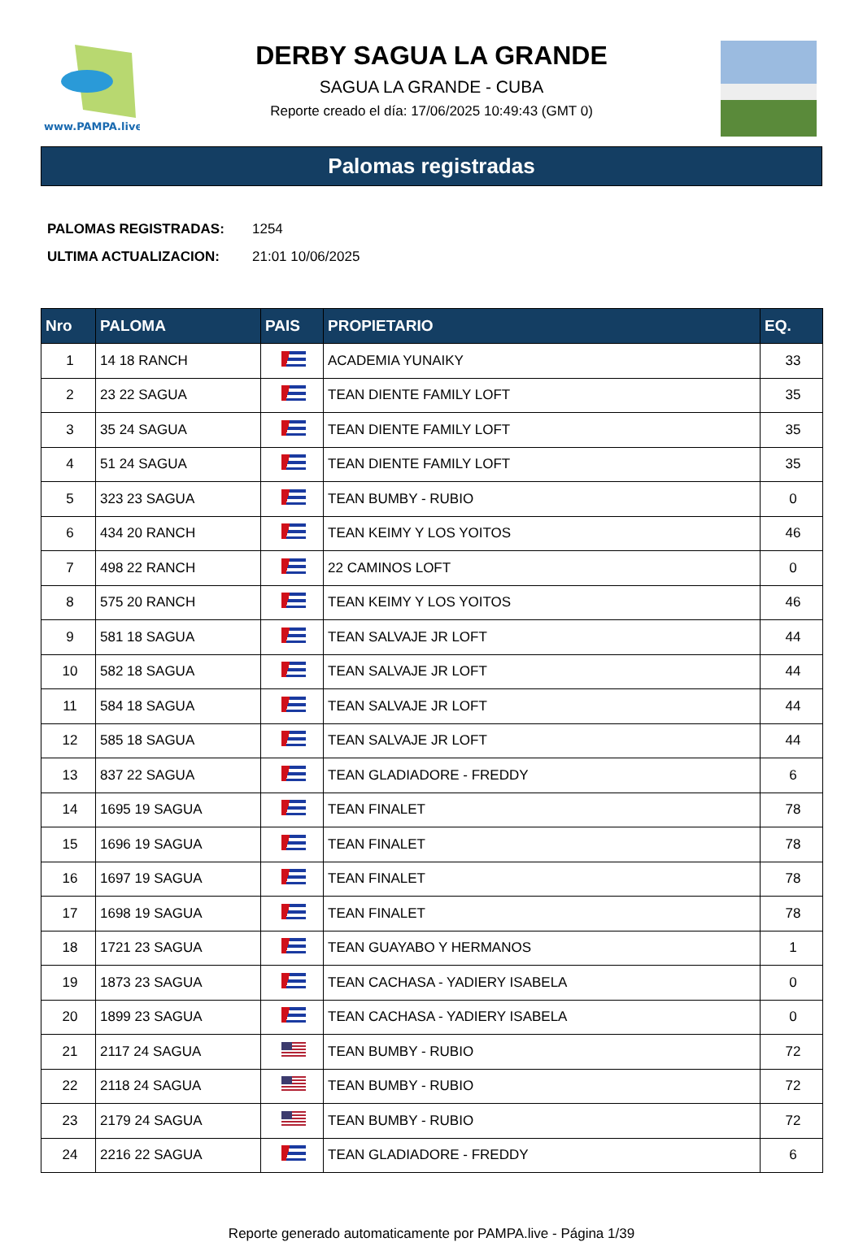www.PAMPA.live
DERBY SAGUA LA GRANDE
SAGUA LA GRANDE - CUBA
Reporte creado el día: 17/06/2025 10:49:43 (GMT 0)
Palomas registradas
| PALOMAS REGISTRADAS: | 1254 |
| ULTIMA ACTUALIZACION: | 21:01 10/06/2025 |
| Nro | PALOMA | PAIS | PROPIETARIO | EQ. |
| --- | --- | --- | --- | --- |
| 1 | 14 18 RANCH | | ACADEMIA YUNAIKY | 33 |
| 2 | 23 22 SAGUA | | TEAN DIENTE FAMILY LOFT | 35 |
| 3 | 35 24 SAGUA | | TEAN DIENTE FAMILY LOFT | 35 |
| 4 | 51 24 SAGUA | | TEAN DIENTE FAMILY LOFT | 35 |
| 5 | 323 23 SAGUA | | TEAN BUMBY - RUBIO | 0 |
| 6 | 434 20 RANCH | | TEAN KEIMY Y LOS YOITOS | 46 |
| 7 | 498 22 RANCH | | 22 CAMINOS LOFT | 0 |
| 8 | 575 20 RANCH | | TEAN KEIMY Y LOS YOITOS | 46 |
| 9 | 581 18 SAGUA | | TEAN SALVAJE JR LOFT | 44 |
| 10 | 582 18 SAGUA | | TEAN SALVAJE JR LOFT | 44 |
| 11 | 584 18 SAGUA | | TEAN SALVAJE JR LOFT | 44 |
| 12 | 585 18 SAGUA | | TEAN SALVAJE JR LOFT | 44 |
| 13 | 837 22 SAGUA | | TEAN GLADIADORE - FREDDY | 6 |
| 14 | 1695 19 SAGUA | | TEAN FINALET | 78 |
| 15 | 1696 19 SAGUA | | TEAN FINALET | 78 |
| 16 | 1697 19 SAGUA | | TEAN FINALET | 78 |
| 17 | 1698 19 SAGUA | | TEAN FINALET | 78 |
| 18 | 1721 23 SAGUA | | TEAN GUAYABO Y HERMANOS | 1 |
| 19 | 1873 23 SAGUA | | TEAN CACHASA - YADIERY ISABELA | 0 |
| 20 | 1899 23 SAGUA | | TEAN CACHASA - YADIERY ISABELA | 0 |
| 21 | 2117 24 SAGUA | | TEAN BUMBY - RUBIO | 72 |
| 22 | 2118 24 SAGUA | | TEAN BUMBY - RUBIO | 72 |
| 23 | 2179 24 SAGUA | | TEAN BUMBY - RUBIO | 72 |
| 24 | 2216 22 SAGUA | | TEAN GLADIADORE - FREDDY | 6 |
Reporte generado automaticamente por PAMPA.live - Página 1/39